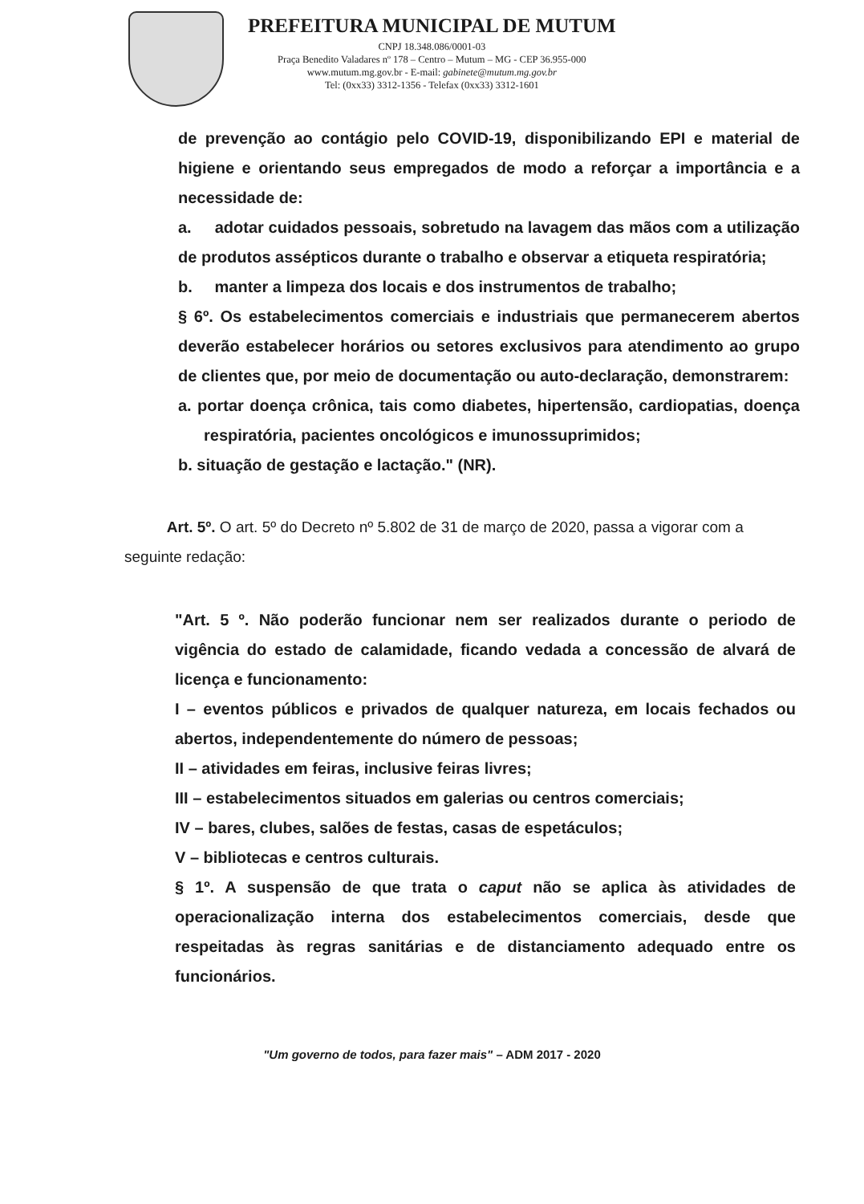PREFEITURA MUNICIPAL DE MUTUM
CNPJ 18.348.086/0001-03
Praça Benedito Valadares nº 178 – Centro – Mutum – MG - CEP 36.955-000
www.mutum.mg.gov.br - E-mail: gabinete@mutum.mg.gov.br
Tel: (0xx33) 3312-1356 - Telefax (0xx33) 3312-1601
de prevenção ao contágio pelo COVID-19, disponibilizando EPI e material de higiene e orientando seus empregados de modo a reforçar a importância e a necessidade de:
a. adotar cuidados pessoais, sobretudo na lavagem das mãos com a utilização de produtos assépticos durante o trabalho e observar a etiqueta respiratória;
b. manter a limpeza dos locais e dos instrumentos de trabalho;
§ 6º. Os estabelecimentos comerciais e industriais que permanecerem abertos deverão estabelecer horários ou setores exclusivos para atendimento ao grupo de clientes que, por meio de documentação ou auto-declaração, demonstrarem:
a. portar doença crônica, tais como diabetes, hipertensão, cardiopatias, doença respiratória, pacientes oncológicos e imunossuprimidos;
b. situação de gestação e lactação." (NR).
Art. 5º. O art. 5º do Decreto nº 5.802 de 31 de março de 2020, passa a vigorar com a seguinte redação:
"Art. 5 º. Não poderão funcionar nem ser realizados durante o periodo de vigência do estado de calamidade, ficando vedada a concessão de alvará de licença e funcionamento:
I – eventos públicos e privados de qualquer natureza, em locais fechados ou abertos, independentemente do número de pessoas;
II – atividades em feiras, inclusive feiras livres;
III – estabelecimentos situados em galerias ou centros comerciais;
IV – bares, clubes, salões de festas, casas de espetáculos;
V – bibliotecas e centros culturais.
§ 1º. A suspensão de que trata o caput não se aplica às atividades de operacionalização interna dos estabelecimentos comerciais, desde que respeitadas às regras sanitárias e de distanciamento adequado entre os funcionários.
"Um governo de todos, para fazer mais" – ADM 2017 - 2020